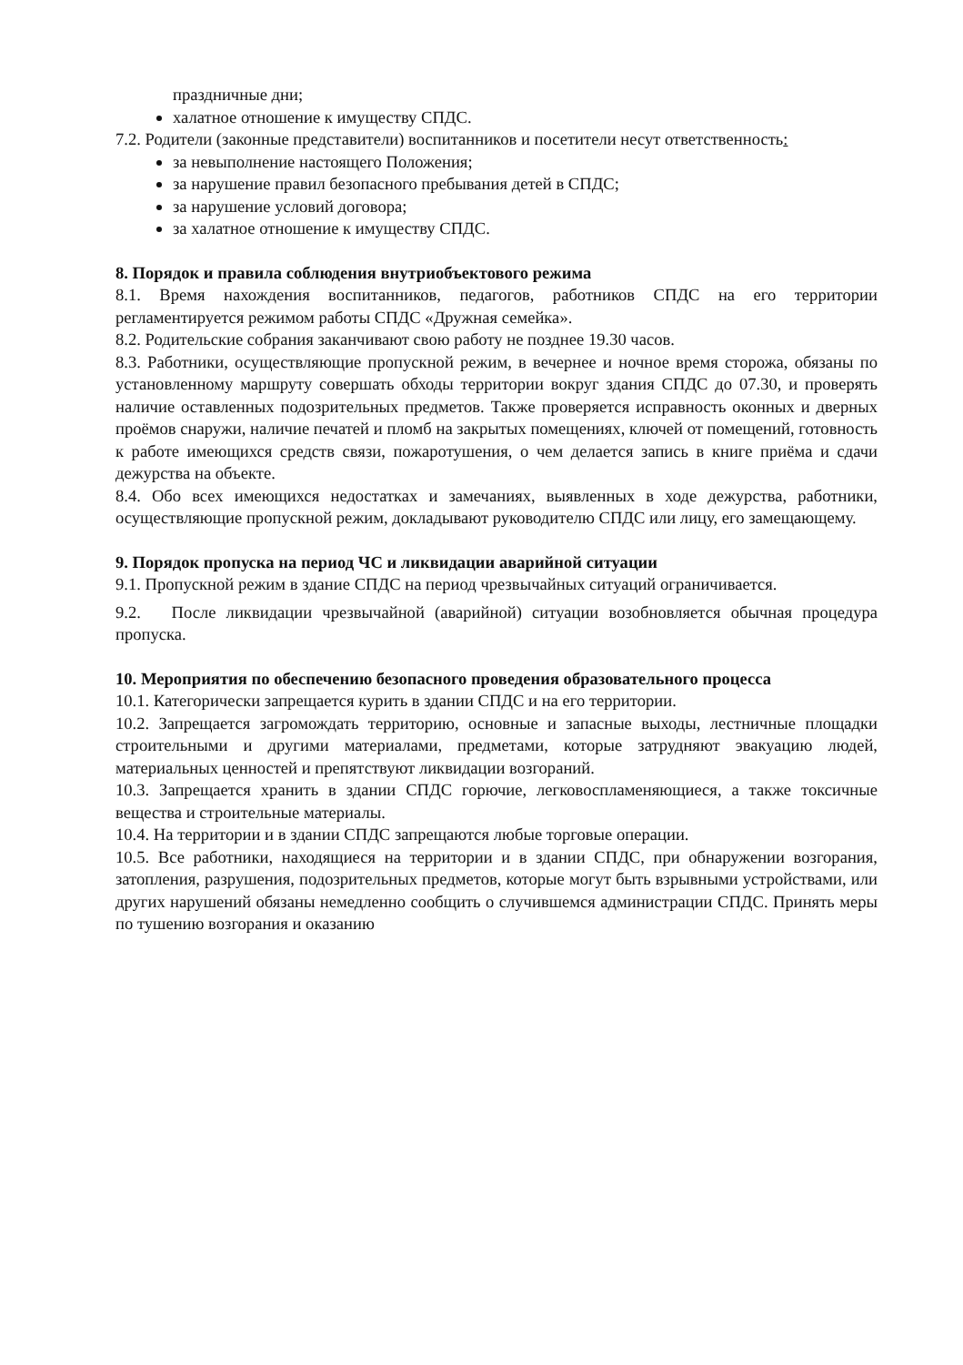праздничные дни;
халатное отношение к имуществу СПДС.
7.2. Родители (законные представители) воспитанников и посетители несут ответственность:
за невыполнение настоящего Положения;
за нарушение правил безопасного пребывания детей в СПДС;
за нарушение условий договора;
за халатное отношение к имуществу СПДС.
8. Порядок и правила соблюдения внутриобъектового режима
8.1. Время нахождения воспитанников, педагогов, работников СПДС на его территории регламентируется режимом работы СПДС «Дружная семейка».
8.2. Родительские собрания заканчивают свою работу не позднее 19.30 часов.
8.3. Работники, осуществляющие пропускной режим, в вечернее и ночное время сторожа, обязаны по установленному маршруту совершать обходы территории вокруг здания СПДС до 07.30, и проверять наличие оставленных подозрительных предметов. Также проверяется исправность оконных и дверных проёмов снаружи, наличие печатей и пломб на закрытых помещениях, ключей от помещений, готовность к работе имеющихся средств связи, пожаротушения, о чем делается запись в книге приёма и сдачи дежурства на объекте.
8.4. Обо всех имеющихся недостатках и замечаниях, выявленных в ходе дежурства, работники, осуществляющие пропускной режим, докладывают руководителю СПДС или лицу, его замещающему.
9. Порядок пропуска на период ЧС и ликвидации аварийной ситуации
9.1. Пропускной режим в здание СПДС на период чрезвычайных ситуаций ограничивается.
9.2. После ликвидации чрезвычайной (аварийной) ситуации возобновляется обычная процедура пропуска.
10. Мероприятия по обеспечению безопасного проведения образовательного процесса
10.1. Категорически запрещается курить в здании СПДС и на его территории.
10.2. Запрещается загромождать территорию, основные и запасные выходы, лестничные площадки строительными и другими материалами, предметами, которые затрудняют эвакуацию людей, материальных ценностей и препятствуют ликвидации возгораний.
10.3. Запрещается хранить в здании СПДС горючие, легковоспламеняющиеся, а также токсичные вещества и строительные материалы.
10.4. На территории и в здании СПДС запрещаются любые торговые операции.
10.5. Все работники, находящиеся на территории и в здании СПДС, при обнаружении возгорания, затопления, разрушения, подозрительных предметов, которые могут быть взрывными устройствами, или других нарушений обязаны немедленно сообщить о случившемся администрации СПДС. Принять меры по тушению возгорания и оказанию